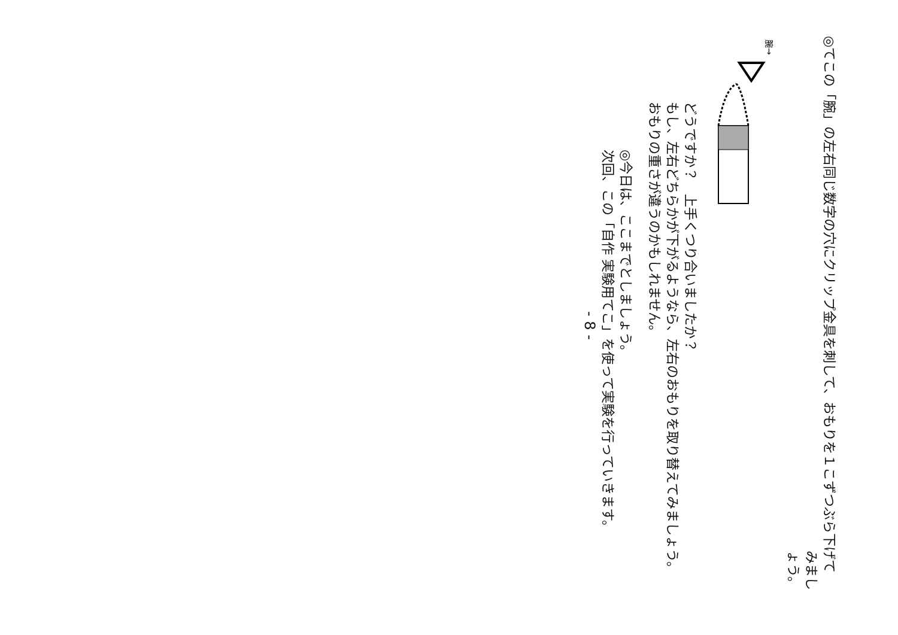◎てこの「腕」の左右同じ数字の穴にクリップ金具を刺して、おもりを１こずつぶら下げて
みましょう。
腕→
どうですか？　上手くつり合いましたか？
もし、左右どちらかが下がるようなら、左右のおもりを取り替えてみましょう。
おもりの重さが違うのかもしれません。
◎今日は、ここまでとしましょう。
次回、この「自作 実験用てこ」を使って実験を行っていきます。
- 8 -